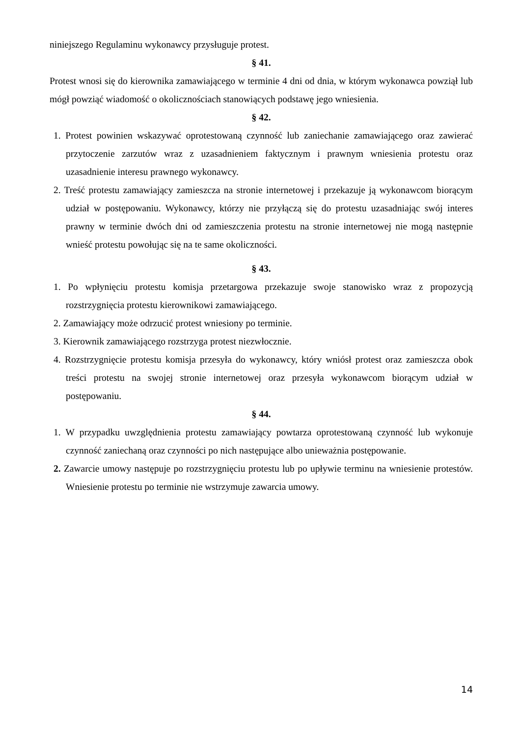niniejszego Regulaminu wykonawcy przysługuje protest.
§ 41.
Protest wnosi się do kierownika zamawiającego w terminie 4 dni od dnia, w którym wykonawca powziął lub mógł powziąć wiadomość o okolicznościach stanowiących podstawę jego wniesienia.
§ 42.
1. Protest powinien wskazywać oprotestowaną czynność lub zaniechanie zamawiającego oraz zawierać przytoczenie zarzutów wraz z uzasadnieniem faktycznym i prawnym wniesienia protestu oraz uzasadnienie interesu prawnego wykonawcy.
2. Treść protestu zamawiający zamieszcza na stronie internetowej i przekazuje ją wykonawcom biorącym udział w postępowaniu. Wykonawcy, którzy nie przyłączą się do protestu uzasadniając swój interes prawny w terminie dwóch dni od zamieszczenia protestu na stronie internetowej nie mogą następnie wnieść protestu powołując się na te same okoliczności.
§ 43.
1. Po wpłynięciu protestu komisja przetargowa przekazuje swoje stanowisko wraz z propozycją rozstrzygnięcia protestu kierownikowi zamawiającego.
2. Zamawiający może odrzucić protest wniesiony po terminie.
3. Kierownik zamawiającego rozstrzyga protest niezwłocznie.
4. Rozstrzygnięcie protestu komisja przesyła do wykonawcy, który wniósł protest oraz zamieszcza obok treści protestu na swojej stronie internetowej oraz przesyła wykonawcom biorącym udział w postępowaniu.
§ 44.
1. W przypadku uwzględnienia protestu zamawiający powtarza oprotestowaną czynność lub wykonuje czynność zaniechaną oraz czynności po nich następujące albo unieważnia postępowanie.
2. Zawarcie umowy następuje po rozstrzygnięciu protestu lub po upływie terminu na wniesienie protestów. Wniesienie protestu po terminie nie wstrzymuje zawarcia umowy.
14